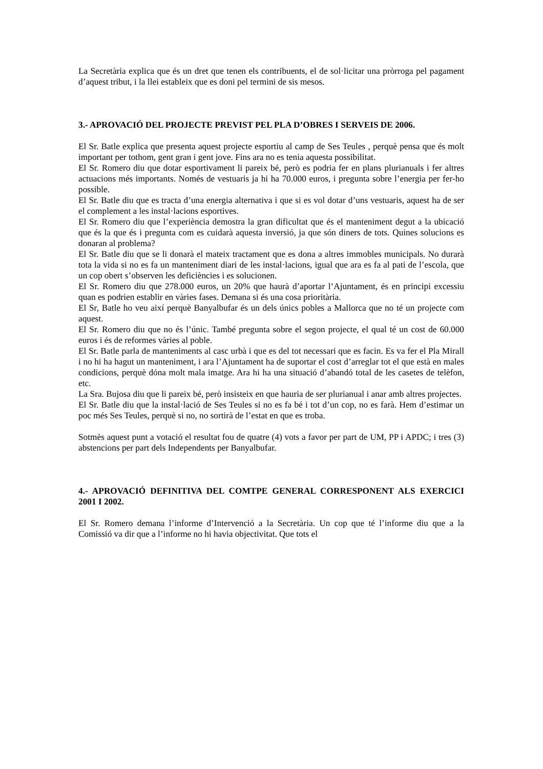La Secretària explica que és un dret que tenen els contribuents, el de sol·licitar una pròrroga pel pagament d’aquest tribut, i la llei estableix que es doni pel termini de sis mesos.
3.- APROVACIÓ DEL PROJECTE PREVIST PEL PLA D’OBRES I SERVEIS DE 2006.
El Sr. Batle explica que presenta aquest projecte esportiu al camp de Ses Teules , perquè pensa que és molt important per tothom, gent gran i gent jove. Fins ara no es tenia aquesta possibilitat.
El Sr. Romero diu que dotar esportivament li pareix bé, però es podria fer en plans plurianuals i fer altres actuacions més importants. Només de vestuaris ja hi ha 70.000 euros, i pregunta sobre l’energia per fer-ho possible.
El Sr. Batle diu que es tracta d’una energia alternativa i que si es vol dotar d’uns vestuaris, aquest ha de ser el complement a les instal·lacions esportives.
El Sr. Romero diu que l’experiència demostra la gran dificultat que és el manteniment degut a la ubicació que és la que és i pregunta com es cuidarà aquesta inversió, ja que són diners de tots. Quines solucions es donaran al problema?
El Sr. Batle diu que se li donarà el mateix tractament que es dona a altres immobles municipals. No durarà tota la vida si no es fa un manteniment diari de les instal·lacions, igual que ara es fa al pati de l’escola, que un cop obert s’observen les deficiències i es solucionen.
El Sr. Romero diu que 278.000 euros, un 20% que haurà d’aportar l’Ajuntament, és en principi excessiu quan es podrien establir en vàries fases. Demana si és una cosa prioritària.
El Sr, Batle ho veu així perquè Banyalbufar és un dels únics pobles a Mallorca que no té un projecte com aquest.
El Sr. Romero diu que no és l’únic. També pregunta sobre el segon projecte, el qual té un cost de 60.000 euros i és de reformes vàries al poble.
El Sr. Batle parla de manteniments al casc urbà i que es del tot necessari que es facin. Es va fer el Pla Mirall i no hi ha hagut un manteniment, i ara l’Ajuntament ha de suportar el cost d’arreglar tot el que està en males condicions, perquè dóna molt mala imatge. Ara hi ha una situació d’abandó total de les casetes de telèfon, etc.
La Sra. Bujosa diu que li pareix bé, però insisteix en que hauria de ser plurianual i anar amb altres projectes.
El Sr. Batle diu que la instal·lació de Ses Teules si no es fa bé i tot d’un cop, no es farà. Hem d’estimar un poc més Ses Teules, perquè si no, no sortirà de l’estat en que es troba.
Sotmès aquest punt a votació el resultat fou de quatre (4) vots a favor per part de UM, PP i APDC; i tres (3) abstencions per part dels Independents per Banyalbufar.
4.- APROVACIÓ DEFINITIVA DEL COMTPE GENERAL CORRESPONENT ALS EXERCICI 2001 I 2002.
El Sr. Romero demana l’informe d’Intervenció a la Secretària. Un cop que té l’informe diu que a la Comissió va dir que a l’informe no hi havia objectivitat. Que tots el